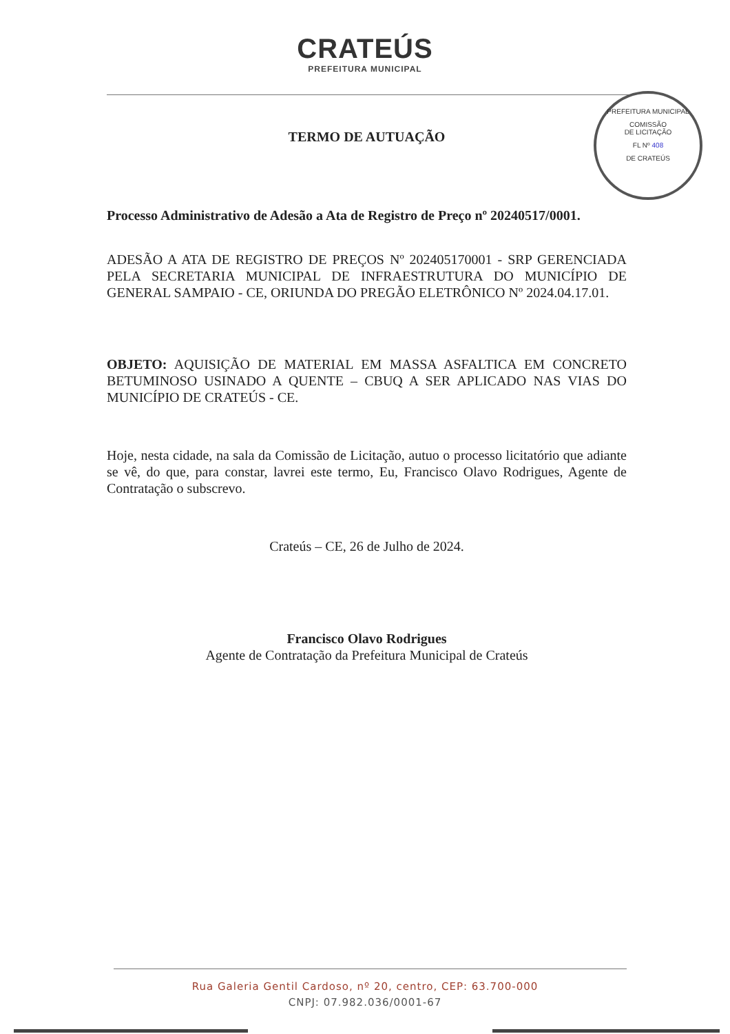CRATEÚS
PREFEITURA MUNICIPAL
PREFEITURA MUNICIPAL
COMISSÃO
DE LICITAÇÃO
FL Nº 408
DE CRATEÚS
TERMO DE AUTUAÇÃO
Processo Administrativo de Adesão a Ata de Registro de Preço nº 20240517/0001.
ADESÃO A ATA DE REGISTRO DE PREÇOS Nº 202405170001 - SRP GERENCIADA PELA SECRETARIA MUNICIPAL DE INFRAESTRUTURA DO MUNICÍPIO DE GENERAL SAMPAIO - CE, ORIUNDA DO PREGÃO ELETRÔNICO Nº 2024.04.17.01.
OBJETO: AQUISIÇÃO DE MATERIAL EM MASSA ASFALTICA EM CONCRETO BETUMINOSO USINADO A QUENTE – CBUQ A SER APLICADO NAS VIAS DO MUNICÍPIO DE CRATEÚS - CE.
Hoje, nesta cidade, na sala da Comissão de Licitação, autuo o processo licitatório que adiante se vê, do que, para constar, lavrei este termo, Eu, Francisco Olavo Rodrigues, Agente de Contratação o subscrevo.
Crateús – CE, 26 de Julho de 2024.
Francisco Olavo Rodrigues
Agente de Contratação da Prefeitura Municipal de Crateús
Rua Galeria Gentil Cardoso, nº 20, centro, CEP: 63.700-000
CNPJ: 07.982.036/0001-67